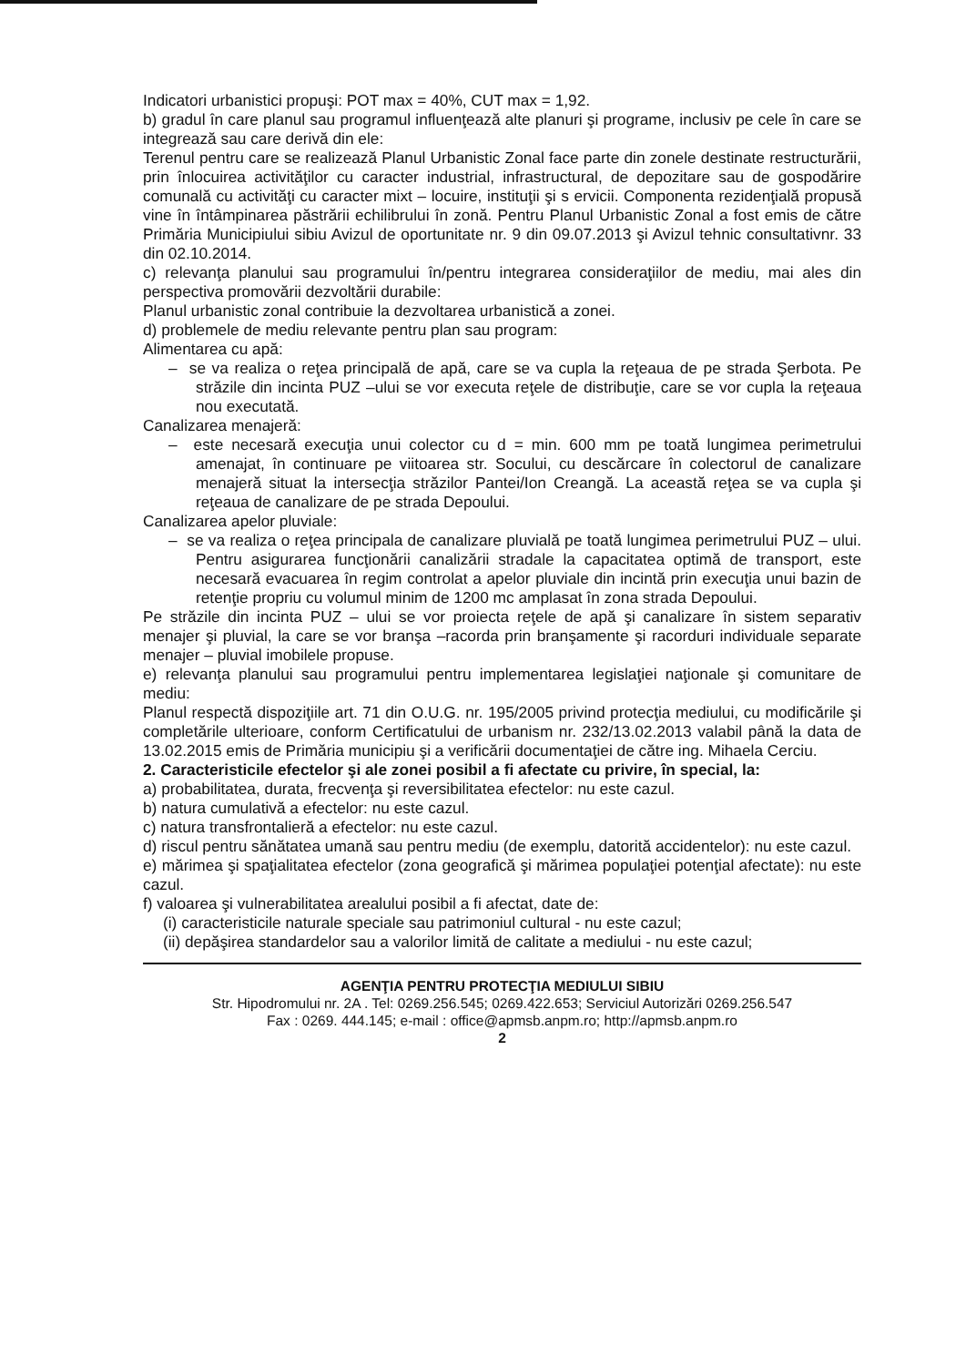Indicatori urbanistici propuşi: POT max = 40%, CUT max = 1,92.
b) gradul în care planul sau programul influenţează alte planuri şi programe, inclusiv pe cele în care se integrează sau care derivă din ele:
Terenul pentru care se realizează Planul Urbanistic Zonal face parte din zonele destinate restructurării, prin înlocuirea activităţilor cu caracter industrial, infrastructural, de depozitare sau de gospodărire comunală cu activităţi cu caracter mixt – locuire, instituţii şi s ervicii. Componenta rezidenţială propusă vine în întâmpinarea păstrării echilibrului în zonă. Pentru Planul Urbanistic Zonal a fost emis de către Primăria Municipiului sibiu Avizul de oportunitate nr. 9 din 09.07.2013 şi Avizul tehnic consultativnr. 33 din 02.10.2014.
c) relevanţa planului sau programului în/pentru integrarea consideraţiilor de mediu, mai ales din perspectiva promovării dezvoltării durabile:
Planul urbanistic zonal contribuie la dezvoltarea urbanistică a zonei.
d) problemele de mediu relevante pentru plan sau program:
Alimentarea cu apă:
– se va realiza o reţea principală de apă, care se va cupla la reţeaua de pe strada Şerbota. Pe străzile din incinta PUZ –ului se vor executa reţele de distribuţie, care se vor cupla la reţeaua nou executată.
Canalizarea menajeră:
– este necesară execuţia unui colector cu d = min. 600 mm pe toată lungimea perimetrului amenajat, în continuare pe viitoarea str. Socului, cu descărcare în colectorul de canalizare menajeră situat la intersecţia străzilor Pantei/Ion Creangă. La această reţea se va cupla şi reţeaua de canalizare de pe strada Depoului.
Canalizarea apelor pluviale:
– se va realiza o reţea principala de canalizare pluvială pe toată lungimea perimetrului PUZ – ului. Pentru asigurarea funcţionării canalizării stradale la capacitatea optimă de transport, este necesară evacuarea în regim controlat a apelor pluviale din incintă prin execuţia unui bazin de retenţie propriu cu volumul minim de 1200 mc amplasat în zona strada Depoului.
Pe străzile din incinta PUZ – ului se vor proiecta reţele de apă şi canalizare în sistem separativ menajer şi pluvial, la care se vor branşa –racorda prin branşamente şi racorduri individuale separate menajer – pluvial imobilele propuse.
e) relevanţa planului sau programului pentru implementarea legislaţiei naţionale şi comunitare de mediu:
Planul respectă dispoziţiile art. 71 din O.U.G. nr. 195/2005 privind protecţia mediului, cu modificările şi completările ulterioare, conform Certificatului de urbanism nr. 232/13.02.2013 valabil până la data de 13.02.2015 emis de Primăria municipiu şi a verificării documentaţiei de către ing. Mihaela Cerciu.
2. Caracteristicile efectelor şi ale zonei posibil a fi afectate cu privire, în special, la:
a) probabilitatea, durata, frecvenţa şi reversibilitatea efectelor: nu este cazul.
b) natura cumulativă a efectelor: nu este cazul.
c) natura transfrontalieră a efectelor: nu este cazul.
d) riscul pentru sănătatea umană sau pentru mediu (de exemplu, datorită accidentelor): nu este cazul.
e) mărimea şi spaţialitatea efectelor (zona geografică şi mărimea populaţiei potenţial afectate): nu este cazul.
f) valoarea şi vulnerabilitatea arealului posibil a fi afectat, date de:
(i) caracteristicile naturale speciale sau patrimoniul cultural - nu este cazul;
(ii) depăşirea standardelor sau a valorilor limită de calitate a mediului - nu este cazul;
AGENŢIA PENTRU PROTECŢIA MEDIULUI SIBIU
Str. Hipodromului nr. 2A . Tel: 0269.256.545; 0269.422.653; Serviciul Autorizări 0269.256.547
Fax : 0269. 444.145; e-mail : office@apmsb.anpm.ro; http://apmsb.anpm.ro
2